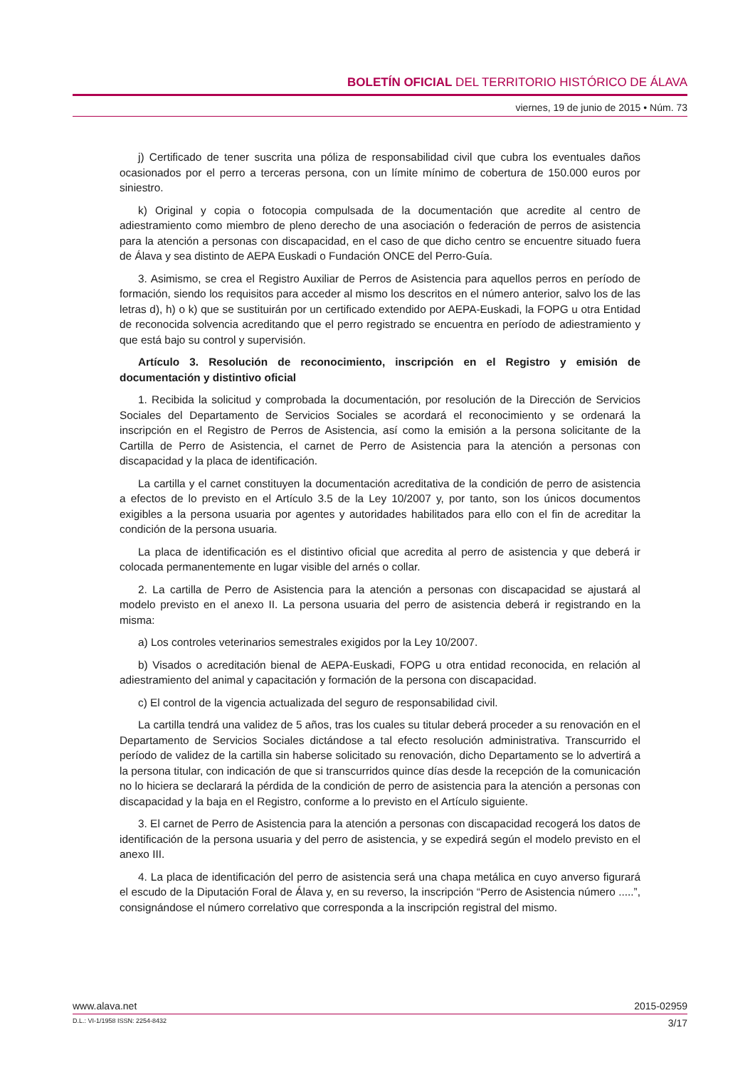BOLETÍN OFICIAL DEL TERRITORIO HISTÓRICO DE ÁLAVA
viernes, 19 de junio de 2015 • Núm. 73
j) Certificado de tener suscrita una póliza de responsabilidad civil que cubra los eventuales daños ocasionados por el perro a terceras persona, con un límite mínimo de cobertura de 150.000 euros por siniestro.
k) Original y copia o fotocopia compulsada de la documentación que acredite al centro de adiestramiento como miembro de pleno derecho de una asociación o federación de perros de asistencia para la atención a personas con discapacidad, en el caso de que dicho centro se encuentre situado fuera de Álava y sea distinto de AEPA Euskadi o Fundación ONCE del Perro-Guía.
3. Asimismo, se crea el Registro Auxiliar de Perros de Asistencia para aquellos perros en período de formación, siendo los requisitos para acceder al mismo los descritos en el número anterior, salvo los de las letras d), h) o k) que se sustituirán por un certificado extendido por AEPA-Euskadi, la FOPG u otra Entidad de reconocida solvencia acreditando que el perro registrado se encuentra en período de adiestramiento y que está bajo su control y supervisión.
Artículo 3. Resolución de reconocimiento, inscripción en el Registro y emisión de documentación y distintivo oficial
1. Recibida la solicitud y comprobada la documentación, por resolución de la Dirección de Servicios Sociales del Departamento de Servicios Sociales se acordará el reconocimiento y se ordenará la inscripción en el Registro de Perros de Asistencia, así como la emisión a la persona solicitante de la Cartilla de Perro de Asistencia, el carnet de Perro de Asistencia para la atención a personas con discapacidad y la placa de identificación.
La cartilla y el carnet constituyen la documentación acreditativa de la condición de perro de asistencia a efectos de lo previsto en el Artículo 3.5 de la Ley 10/2007 y, por tanto, son los únicos documentos exigibles a la persona usuaria por agentes y autoridades habilitados para ello con el fin de acreditar la condición de la persona usuaria.
La placa de identificación es el distintivo oficial que acredita al perro de asistencia y que deberá ir colocada permanentemente en lugar visible del arnés o collar.
2. La cartilla de Perro de Asistencia para la atención a personas con discapacidad se ajustará al modelo previsto en el anexo II. La persona usuaria del perro de asistencia deberá ir registrando en la misma:
a) Los controles veterinarios semestrales exigidos por la Ley 10/2007.
b) Visados o acreditación bienal de AEPA-Euskadi, FOPG u otra entidad reconocida, en relación al adiestramiento del animal y capacitación y formación de la persona con discapacidad.
c) El control de la vigencia actualizada del seguro de responsabilidad civil.
La cartilla tendrá una validez de 5 años, tras los cuales su titular deberá proceder a su renovación en el Departamento de Servicios Sociales dictándose a tal efecto resolución administrativa. Transcurrido el período de validez de la cartilla sin haberse solicitado su renovación, dicho Departamento se lo advertirá a la persona titular, con indicación de que si transcurridos quince días desde la recepción de la comunicación no lo hiciera se declarará la pérdida de la condición de perro de asistencia para la atención a personas con discapacidad y la baja en el Registro, conforme a lo previsto en el Artículo siguiente.
3. El carnet de Perro de Asistencia para la atención a personas con discapacidad recogerá los datos de identificación de la persona usuaria y del perro de asistencia, y se expedirá según el modelo previsto en el anexo III.
4. La placa de identificación del perro de asistencia será una chapa metálica en cuyo anverso figurará el escudo de la Diputación Foral de Álava y, en su reverso, la inscripción “Perro de Asistencia número .....”, consignándose el número correlativo que corresponda a la inscripción registral del mismo.
www.alava.net 2015-02959
D.L.: VI-1/1958 ISSN: 2254-8432 3/17